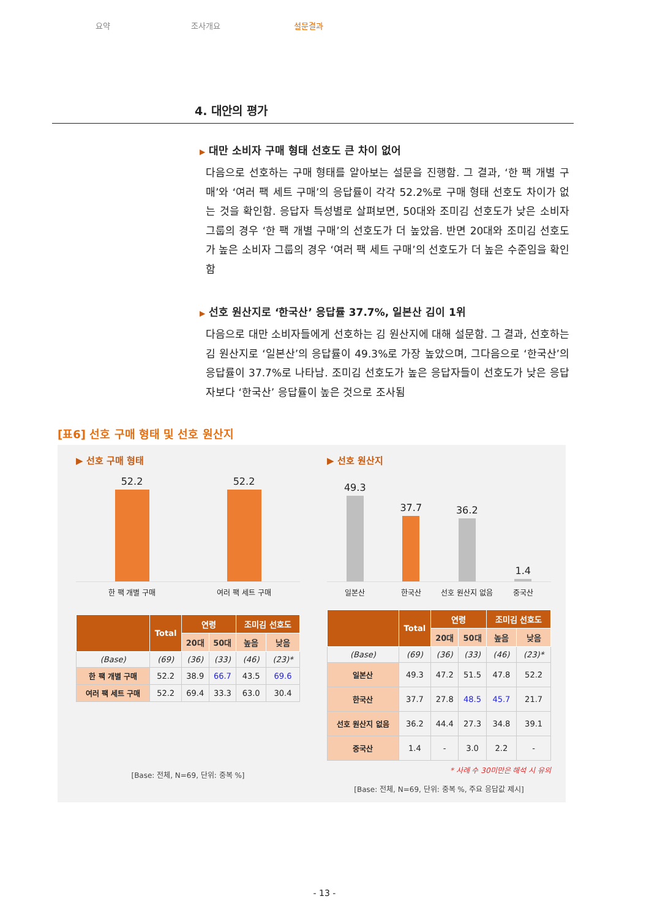요약 조사개요 설문결과
4. 대안의 평가
▶ 대만 소비자 구매 형태 선호도 큰 차이 없어
다음으로 선호하는 구매 형태를 알아보는 설문을 진행함. 그 결과, ‘한 팩 개별 구매’와 ‘여러 팩 세트 구매’의 응답률이 각각 52.2%로 구매 형태 선호도 차이가 없는 것을 확인함. 응답자 특성별로 살펴보면, 50대와 조미김 선호도가 낮은 소비자 그룹의 경우 ‘한 팩 개별 구매’의 선호도가 더 높았음. 반면 20대와 조미김 선호도가 높은 소비자 그룹의 경우 ‘여러 팩 세트 구매’의 선호도가 더 높은 수준임을 확인함
▶ 선호 원산지로 ‘한국산’ 응답률 37.7%, 일본산 김이 1위
다음으로 대만 소비자들에게 선호하는 김 원산지에 대해 설문함. 그 결과, 선호하는 김 원산지로 ‘일본산’의 응답률이 49.3%로 가장 높았으며, 그다음으로 ‘한국산’의 응답률이 37.7%로 나타남. 조미김 선호도가 높은 응답자들이 선호도가 낮은 응답자보다 ‘한국산’ 응답률이 높은 것으로 조사됨
[표6] 선호 구매 형태 및 선호 원산지
▶ 선호 구매 형태
52.2
52.2
한 팩 개별 구매 여러 팩 세트 구매
| | Total | 연령 | | 조미김 선호도 | |
| --- | --- | --- | --- | --- | --- |
| | | 20대 | 50대 | 높음 | 낮음 |
| (Base) | (69) | (36) | (33) | (46) | (23)* |
| 한 팩 개별 구매 | 52.2 | 38.9 | 66.7 | 43.5 | 69.6 |
| 여러 팩 세트 구매 | 52.2 | 69.4 | 33.3 | 63.0 | 30.4 |
[Base: 전체, N=69, 단위: 중복 %]
▶ 선호 원산지
49.3
37.7
36.2
1.4
일본산 한국산 선호 원산지 없음 중국산
| | Total | 연령 | | 조미김 선호도 | |
| --- | --- | --- | --- | --- | --- |
| | | 20대 | 50대 | 높음 | 낮음 |
| (Base) | (69) | (36) | (33) | (46) | (23)* |
| 일본산 | 49.3 | 47.2 | 51.5 | 47.8 | 52.2 |
| 한국산 | 37.7 | 27.8 | 48.5 | 45.7 | 21.7 |
| 선호 원산지 없음 | 36.2 | 44.4 | 27.3 | 34.8 | 39.1 |
| 중국산 | 1.4 | - | 3.0 | 2.2 | - |
* 사례 수 30미만은 해석 시 유의
[Base: 전체, N=69, 단위: 중복 %, 주요 응답값 제시]
- 13 -